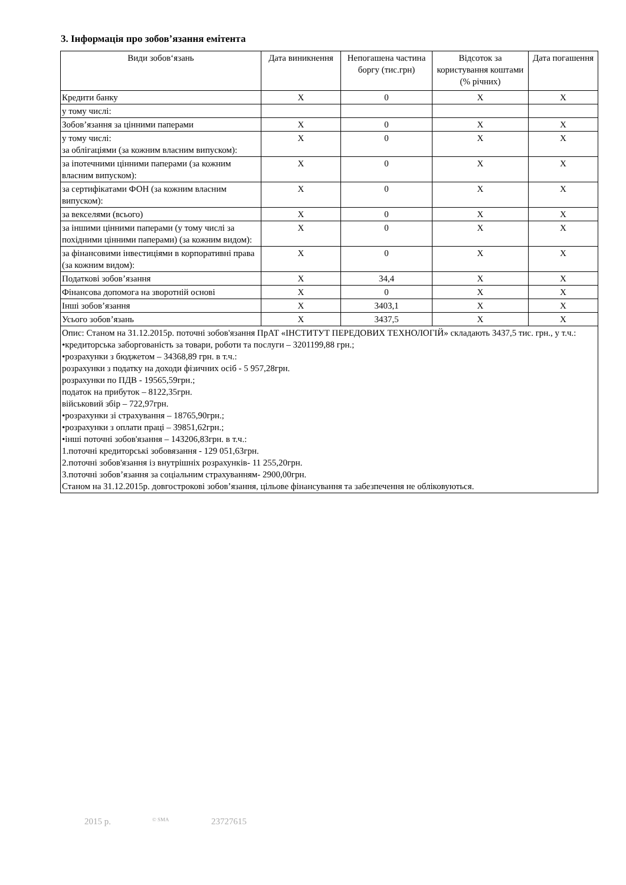3. Інформація про зобов’язання емітента
| Види зобов‘язань | Дата виникнення | Непогашена частина боргу (тис.грн) | Відсоток за користування коштами (% річних) | Дата погашення |
| --- | --- | --- | --- | --- |
| Кредити банку | X | 0 | X | X |
| у тому числі: | | | | |
| Зобов’язання за цінними паперами | X | 0 | X | X |
| у тому числі: за облігаціями (за кожним власним випуском): | X | 0 | X | X |
| за іпотечними цінними паперами (за кожним власним випуском): | X | 0 | X | X |
| за сертифікатами ФОН (за кожним власним випуском): | X | 0 | X | X |
| за векселями (всього) | X | 0 | X | X |
| за іншими цінними паперами (у тому числі за похідними цінними паперами) (за кожним видом): | X | 0 | X | X |
| за фінансовими інвестиціями в корпоративні права (за кожним видом): | X | 0 | X | X |
| Податкові зобов’язання | X | 34,4 | X | X |
| Фінансова допомога на зворотній основі | X | 0 | X | X |
| Інші зобов’язання | X | 3403,1 | X | X |
| Усього зобов’язань | X | 3437,5 | X | X |
| Опис: Станом на 31.12.2015р. поточні зобов'язання ПрАТ «ІНСТИТУТ ПЕРЕДОВИХ ТЕХНОЛОГІЙ» складають 3437,5 тис. грн., у т.ч.: •кредиторська заборгованість за товари, роботи та послуги – 3201199,88 грн.; •розрахунки з бюджетом – 34368,89 грн. в т.ч.: розрахунки з податку на доходи фізичних осіб - 5 957,28грн. розрахунки по ПДВ - 19565,59грн.; податок на прибуток – 8122,35грн. військовий збір – 722,97грн. •розрахунки зі страхування – 18765,90грн.; •розрахунки з оплати праці – 39851,62грн.; •інші поточні зобов'язання – 143206,83грн. в т.ч.: 1.поточні кредиторські зобовязання - 129 051,63грн. 2.поточні зобов'язання із внутрішніх розрахунків- 11 255,20грн. 3.поточні зобов’язання за соціальним страхуванням- 2900,00грн. Станом на 31.12.2015р. довгострокові зобов’язання, цільове фінансування та забезпечення не обліковуються. | | | | |
2015 р. © SMA 23727615